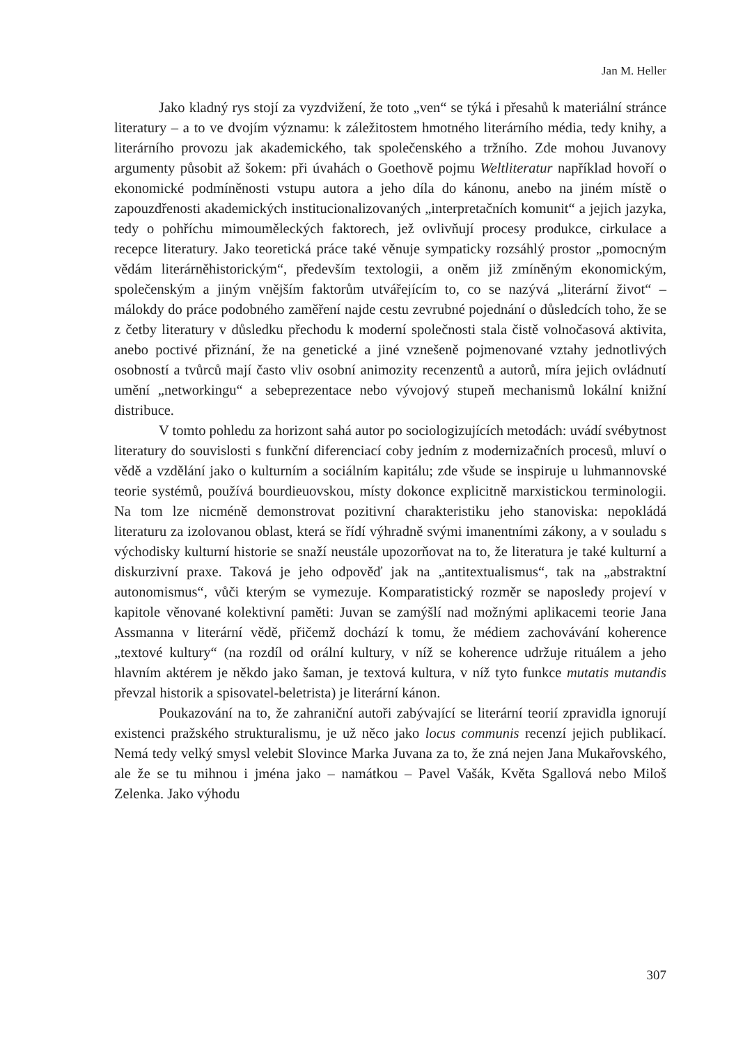Jan M. Heller
Jako kladný rys stojí za vyzdvižení, že toto „ven“ se týká i přesahů k materiální stránce literatury – a to ve dvojím významu: k záležitostem hmotného literárního média, tedy knihy, a literárního provozu jak akademického, tak společenského a tržního. Zde mohou Juvanovy argumenty působit až šokem: při úvahách o Goethově pojmu Weltliteratur například hovoří o ekonomické podmíněnosti vstupu autora a jeho díla do kánonu, anebo na jiném místě o zapouzdřenosti akademických institucionalizovaných „interpretačních komunit“ a jejich jazyka, tedy o pohříchu mimouměleckých faktorech, jež ovlivňují procesy produkce, cirkulace a recepce literatury. Jako teoretická práce také věnuje sympaticky rozsáhlý prostor „pomocným vědám literárněhistorickým“, především textologii, a oněm již zmíněným ekonomickým, společenským a jiným vnějším faktorům utvářejícím to, co se nazývá „literární život“ – málokdy do práce podobného zaměření najde cestu zevrubné pojednání o důsledcích toho, že se z četby literatury v důsledku přechodu k moderní společnosti stala čistě volnočasová aktivita, anebo poctivé přiznání, že na genetické a jiné vznešeně pojmenované vztahy jednotlivých osobností a tvůrců mají často vliv osobní animozity recenzentů a autorů, míra jejich ovládnutí umění „networkingu“ a sebeprezentace nebo vývojový stupeň mechanismů lokální knižní distribuce.
V tomto pohledu za horizont sahá autor po sociologizujících metodách: uvádí svébytnost literatury do souvislosti s funkční diferenciací coby jedním z modernizačních procesů, mluví o vědě a vzdělání jako o kulturním a sociálním kapitálu; zde všude se inspiruje u luhmannovské teorie systémů, používá bourdieuovskou, místy dokonce explicitně marxistickou terminologii. Na tom lze nicméně demonstrovat pozitivní charakteristiku jeho stanoviska: nepokládá literaturu za izolovanou oblast, která se řídí výhradně svými imanentními zákony, a v souladu s východisky kulturní historie se snaží neustále upozorňovat na to, že literatura je také kulturní a diskurzivní praxe. Taková je jeho odpověď jak na „antitextualismus“, tak na „abstraktní autonomismus“, vůči kterým se vymezuje. Komparatistický rozměr se naposledy projeví v kapitole věnované kolektivní paměti: Juvan se zamýšlí nad možnými aplikacemi teorie Jana Assmanna v literární vědě, přičemž dochází k tomu, že médiem zachovávání koherence „textové kultury“ (na rozdíl od orální kultury, v níž se koherence udržuje rituálem a jeho hlavním aktérem je někdo jako šaman, je textová kultura, v níž tyto funkce mutatis mutandis převzal historik a spisovatel-beletrista) je literární kánon.
Poukazování na to, že zahraniční autoři zabývající se literární teorií zpravidla ignorují existenci pražského strukturalismu, je už něco jako locus communis recenzí jejich publikací. Nemá tedy velký smysl velebit Slovince Marka Juvana za to, že zná nejen Jana Mukařovského, ale že se tu mihnou i jména jako – namátkou – Pavel Vašák, Květa Sgallová nebo Miloš Zelenka. Jako výhodu
307